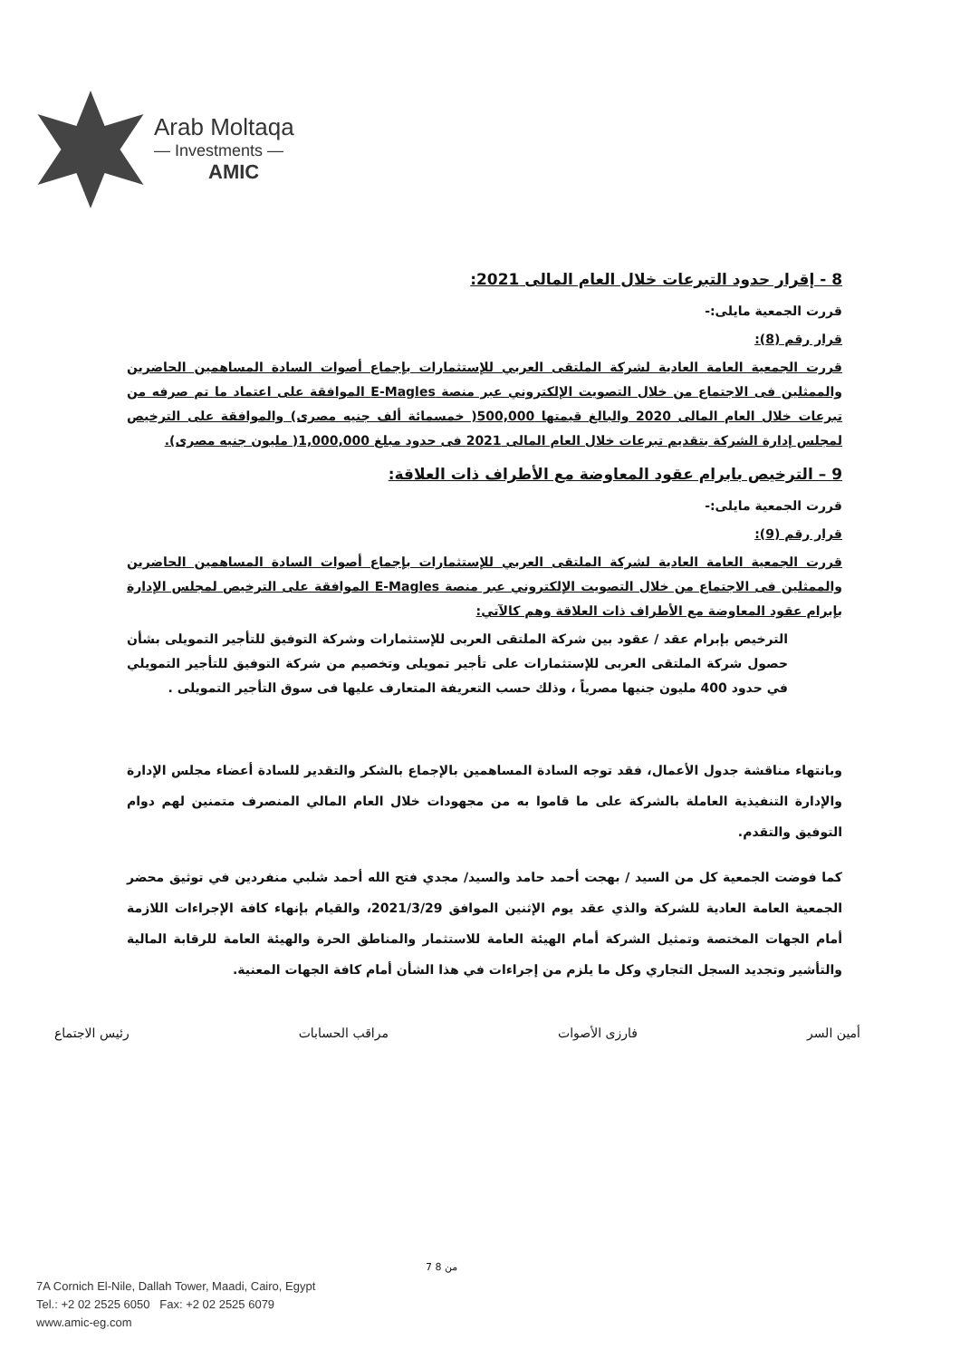Arab Moltaqa
— Investments —
AMIC
8 - إقرار حدود التبرعات خلال العام المالى 2021:
قررت الجمعية مايلى:-
قرار رقم (8):
قررت الجمعية العامة العادية لشركة الملتقى العربي للإستثمارات بإجماع أصوات السادة المساهمين الحاضرين والممثلين فى الاجتماع من خلال التصويت الإلكتروني عبر منصة E-Magles الموافقة على اعتماد ما تم صرفه من تبرعات خلال العام المالى 2020 والبالغ قيمتها 500,000( خمسمائة ألف جنيه مصرى) والموافقة على الترخيص لمجلس إدارة الشركة بتقديم تبرعات خلال العام المالى 2021 فى حدود مبلغ 1,000,000( مليون جنيه مصرى).
9 – الترخيص بابرام عقود المعاوضة مع الأطراف ذات العلاقة:
قررت الجمعية مايلى:-
قرار رقم (9):
قررت الجمعية العامة العادية لشركة الملتقى العربي للإستثمارات بإجماع أصوات السادة المساهمين الحاضرين والممثلين فى الاجتماع من خلال التصويت الإلكتروني عبر منصة E-Magles الموافقة على الترخيص لمجلس الإدارة بإبرام عقود المعاوضة مع الأطراف ذات العلاقة وهم كالآتي:
الترخيص بإبرام عقد / عقود بين شركة الملتقى العربى للإستثمارات وشركة التوفيق للتأجير التمويلى بشأن حصول شركة الملتقى العربى للإستثمارات على تأجير تمويلى وتخصيم من شركة التوفيق للتأجير التمويلي في حدود 400 مليون جنيها مصرياً ، وذلك حسب التعريفة المتعارف عليها فى سوق التأجير التمويلى .
وبانتهاء مناقشة جدول الأعمال، فقد توجه السادة المساهمين بالإجماع بالشكر والتقدير للسادة أعضاء مجلس الإدارة والإدارة التنفيذية العاملة بالشركة على ما قاموا به من مجهودات خلال العام المالي المنصرف متمنين لهم دوام التوفيق والتقدم.
كما فوضت الجمعية كل من السيد / بهجت أحمد حامد والسيد/ مجدي فتح الله أحمد شلبي منفردين في توثيق محضر الجمعية العامة العادية للشركة والذي عقد يوم الإثنين الموافق 2021/3/29، والقيام بإنهاء كافة الإجراءات اللازمة أمام الجهات المختصة وتمثيل الشركة أمام الهيئة العامة للاستثمار والمناطق الحرة والهيئة العامة للرقابة المالية والتأشير وتجديد السجل التجاري وكل ما يلزم من إجراءات في هذا الشأن أمام كافة الجهات المعنية.
أمين السر فارزى الأصوات مراقب الحسابات رئيس الاجتماع
7 من 8
7A Cornich El-Nile, Dallah Tower, Maadi, Cairo, Egypt
Tel.: +2 02 2525 6050 Fax: +2 02 2525 6079
www.amic-eg.com